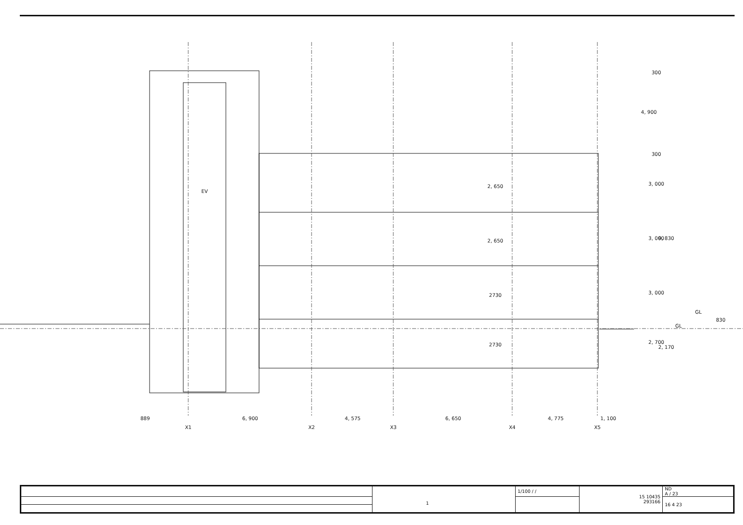EV
889
6, 900
4, 575
6, 650
4, 775
1, 100
X1
X2
X3
X4
X5
300
4, 900
300
3, 000
3, 000
9, 830
3, 000
2, 700
2, 170
2, 650
2, 650
2730
2730
GL
GL
830
| | | 1/100 / / | 15 10435 293166 | ND A / 23 |
| | | | | 16 4 23 |
1